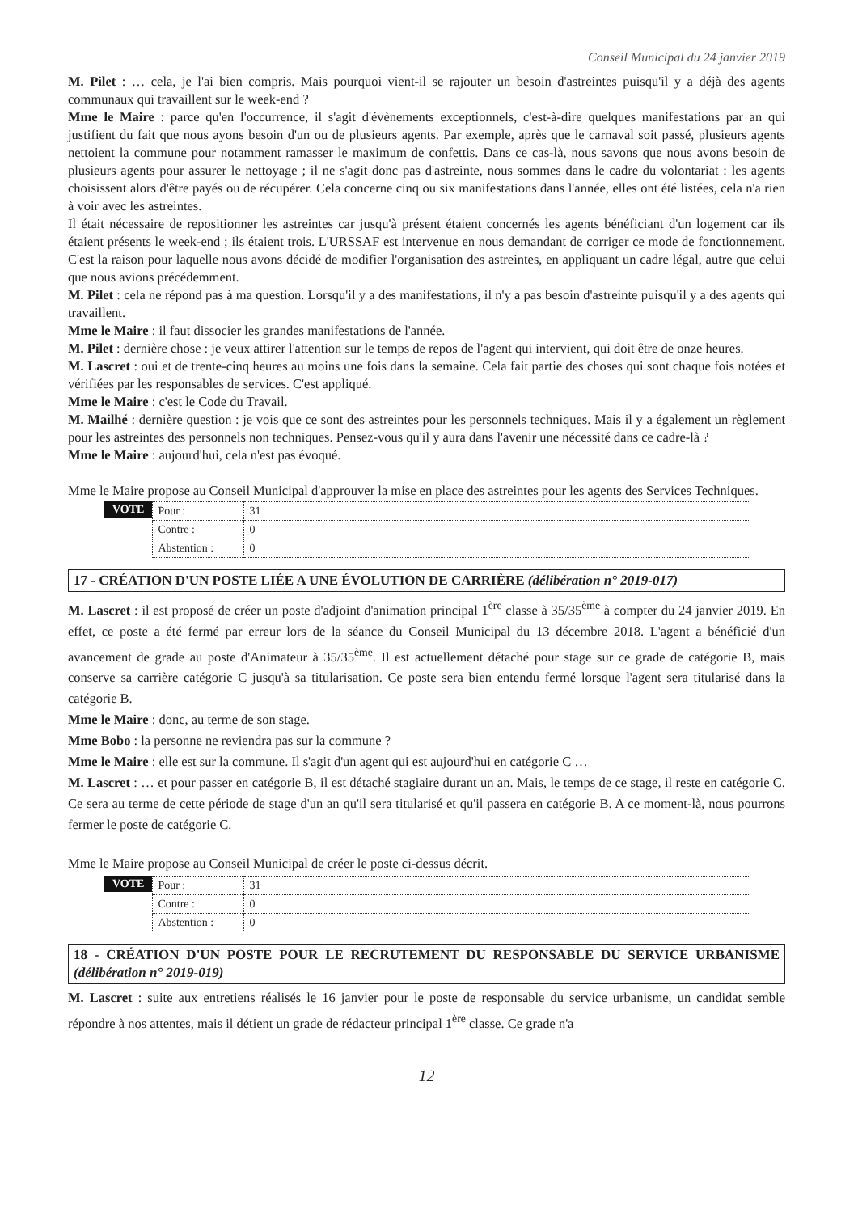Conseil Municipal du 24 janvier 2019
M. Pilet : … cela, je l'ai bien compris. Mais pourquoi vient-il se rajouter un besoin d'astreintes puisqu'il y a déjà des agents communaux qui travaillent sur le week-end ?
Mme le Maire : parce qu'en l'occurrence, il s'agit d'évènements exceptionnels, c'est-à-dire quelques manifestations par an qui justifient du fait que nous ayons besoin d'un ou de plusieurs agents. Par exemple, après que le carnaval soit passé, plusieurs agents nettoient la commune pour notamment ramasser le maximum de confettis. Dans ce cas-là, nous savons que nous avons besoin de plusieurs agents pour assurer le nettoyage ; il ne s'agit donc pas d'astreinte, nous sommes dans le cadre du volontariat : les agents choisissent alors d'être payés ou de récupérer. Cela concerne cinq ou six manifestations dans l'année, elles ont été listées, cela n'a rien à voir avec les astreintes.
Il était nécessaire de repositionner les astreintes car jusqu'à présent étaient concernés les agents bénéficiant d'un logement car ils étaient présents le week-end ; ils étaient trois. L'URSSAF est intervenue en nous demandant de corriger ce mode de fonctionnement. C'est la raison pour laquelle nous avons décidé de modifier l'organisation des astreintes, en appliquant un cadre légal, autre que celui que nous avions précédemment.
M. Pilet : cela ne répond pas à ma question. Lorsqu'il y a des manifestations, il n'y a pas besoin d'astreinte puisqu'il y a des agents qui travaillent.
Mme le Maire : il faut dissocier les grandes manifestations de l'année.
M. Pilet : dernière chose : je veux attirer l'attention sur le temps de repos de l'agent qui intervient, qui doit être de onze heures.
M. Lascret : oui et de trente-cinq heures au moins une fois dans la semaine. Cela fait partie des choses qui sont chaque fois notées et vérifiées par les responsables de services. C'est appliqué.
Mme le Maire : c'est le Code du Travail.
M. Mailhé : dernière question : je vois que ce sont des astreintes pour les personnels techniques. Mais il y a également un règlement pour les astreintes des personnels non techniques. Pensez-vous qu'il y aura dans l'avenir une nécessité dans ce cadre-là ?
Mme le Maire : aujourd'hui, cela n'est pas évoqué.
Mme le Maire propose au Conseil Municipal d'approuver la mise en place des astreintes pour les agents des Services Techniques.
VOTE
| Pour : | 31 |
| Contre : | 0 |
| Abstention : | 0 |
17 - CRÉATION D'UN POSTE LIÉE A UNE ÉVOLUTION DE CARRIÈRE (délibération n° 2019-017)
M. Lascret : il est proposé de créer un poste d'adjoint d'animation principal 1<sup>ère</sup> classe à 35/35<sup>ème</sup> à compter du 24 janvier 2019. En effet, ce poste a été fermé par erreur lors de la séance du Conseil Municipal du 13 décembre 2018. L'agent a bénéficié d'un avancement de grade au poste d'Animateur à 35/35<sup>ème</sup>. Il est actuellement détaché pour stage sur ce grade de catégorie B, mais conserve sa carrière catégorie C jusqu'à sa titularisation. Ce poste sera bien entendu fermé lorsque l'agent sera titularisé dans la catégorie B.
Mme le Maire : donc, au terme de son stage.
Mme Bobo : la personne ne reviendra pas sur la commune ?
Mme le Maire : elle est sur la commune. Il s'agit d'un agent qui est aujourd'hui en catégorie C …
M. Lascret : … et pour passer en catégorie B, il est détaché stagiaire durant un an. Mais, le temps de ce stage, il reste en catégorie C. Ce sera au terme de cette période de stage d'un an qu'il sera titularisé et qu'il passera en catégorie B. A ce moment-là, nous pourrons fermer le poste de catégorie C.
Mme le Maire propose au Conseil Municipal de créer le poste ci-dessus décrit.
VOTE
| Pour : | 31 |
| Contre : | 0 |
| Abstention : | 0 |
18 - CRÉATION D'UN POSTE POUR LE RECRUTEMENT DU RESPONSABLE DU SERVICE URBANISME (délibération n° 2019-019)
M. Lascret : suite aux entretiens réalisés le 16 janvier pour le poste de responsable du service urbanisme, un candidat semble répondre à nos attentes, mais il détient un grade de rédacteur principal 1<sup>ère</sup> classe. Ce grade n'a
12